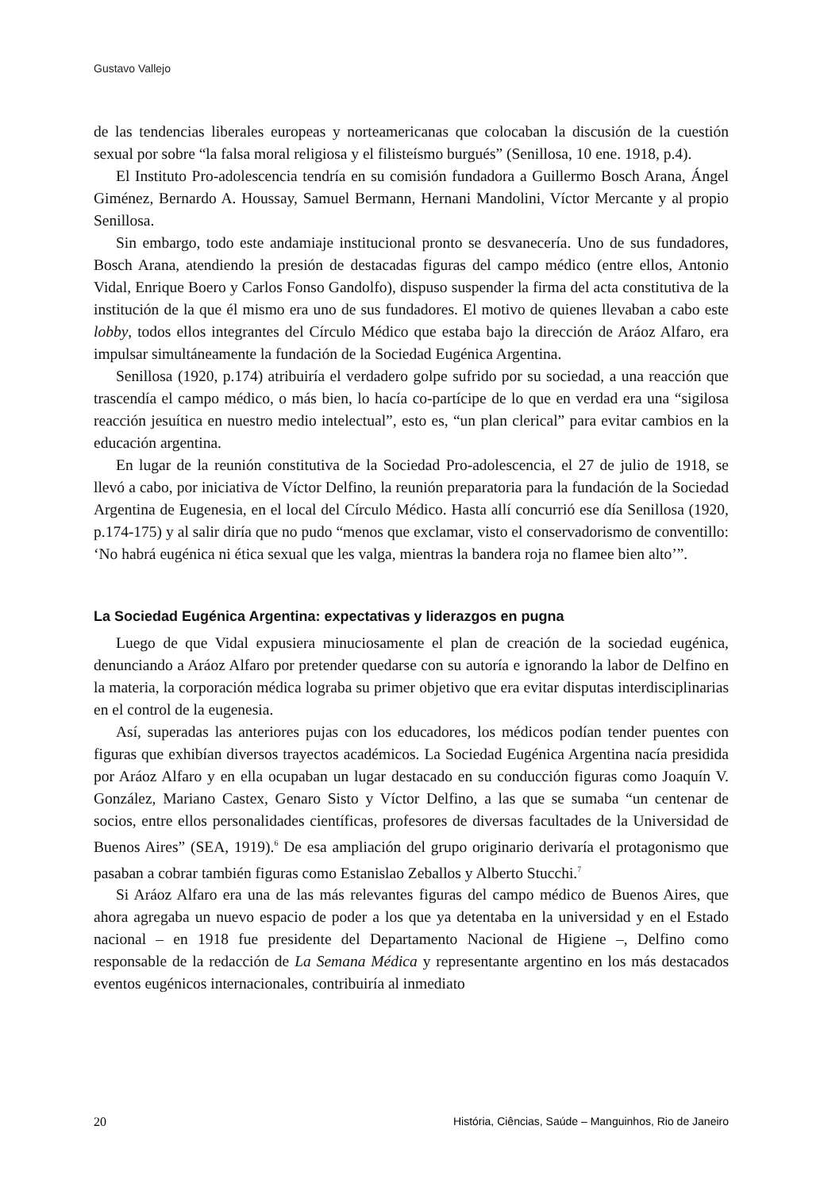Gustavo Vallejo
de las tendencias liberales europeas y norteamericanas que colocaban la discusión de la cuestión sexual por sobre “la falsa moral religiosa y el filisteísmo burgués” (Senillosa, 10 ene. 1918, p.4).
El Instituto Pro-adolescencia tendría en su comisión fundadora a Guillermo Bosch Arana, Ángel Giménez, Bernardo A. Houssay, Samuel Bermann, Hernani Mandolini, Víctor Mercante y al propio Senillosa.
Sin embargo, todo este andamiaje institucional pronto se desvanecería. Uno de sus fundadores, Bosch Arana, atendiendo la presión de destacadas figuras del campo médico (entre ellos, Antonio Vidal, Enrique Boero y Carlos Fonso Gandolfo), dispuso suspender la firma del acta constitutiva de la institución de la que él mismo era uno de sus fundadores. El motivo de quienes llevaban a cabo este lobby, todos ellos integrantes del Círculo Médico que estaba bajo la dirección de Aráoz Alfaro, era impulsar simultáneamente la fundación de la Sociedad Eugénica Argentina.
Senillosa (1920, p.174) atribuiría el verdadero golpe sufrido por su sociedad, a una reacción que trascendía el campo médico, o más bien, lo hacía co-partícipe de lo que en verdad era una “sigilosa reacción jesuítica en nuestro medio intelectual”, esto es, “un plan clerical” para evitar cambios en la educación argentina.
En lugar de la reunión constitutiva de la Sociedad Pro-adolescencia, el 27 de julio de 1918, se llevó a cabo, por iniciativa de Víctor Delfino, la reunión preparatoria para la fundación de la Sociedad Argentina de Eugenesia, en el local del Círculo Médico. Hasta allí concurrió ese día Senillosa (1920, p.174-175) y al salir diría que no pudo “menos que exclamar, visto el conservadorismo de conventillo: ‘No habrá eugénica ni ética sexual que les valga, mientras la bandera roja no flamee bien alto’”.
La Sociedad Eugénica Argentina: expectativas y liderazgos en pugna
Luego de que Vidal expusiera minuciosamente el plan de creación de la sociedad eugénica, denunciando a Aráoz Alfaro por pretender quedarse con su autoría e ignorando la labor de Delfino en la materia, la corporación médica lograba su primer objetivo que era evitar disputas interdisciplinarias en el control de la eugenesia.
Así, superadas las anteriores pujas con los educadores, los médicos podían tender puentes con figuras que exhibían diversos trayectos académicos. La Sociedad Eugénica Argentina nacía presidida por Aráoz Alfaro y en ella ocupaban un lugar destacado en su conducción figuras como Joaquín V. González, Mariano Castex, Genaro Sisto y Víctor Delfino, a las que se sumaba “un centenar de socios, entre ellos personalidades científicas, profesores de diversas facultades de la Universidad de Buenos Aires” (SEA, 1919).<sup>6</sup> De esa ampliación del grupo originario derivaría el protagonismo que pasaban a cobrar también figuras como Estanislao Zeballos y Alberto Stucchi.<sup>7</sup>
Si Aráoz Alfaro era una de las más relevantes figuras del campo médico de Buenos Aires, que ahora agregaba un nuevo espacio de poder a los que ya detentaba en la universidad y en el Estado nacional – en 1918 fue presidente del Departamento Nacional de Higiene –, Delfino como responsable de la redacción de La Semana Médica y representante argentino en los más destacados eventos eugénicos internacionales, contribuiría al inmediato
20 História, Ciências, Saúde – Manguinhos, Rio de Janeiro